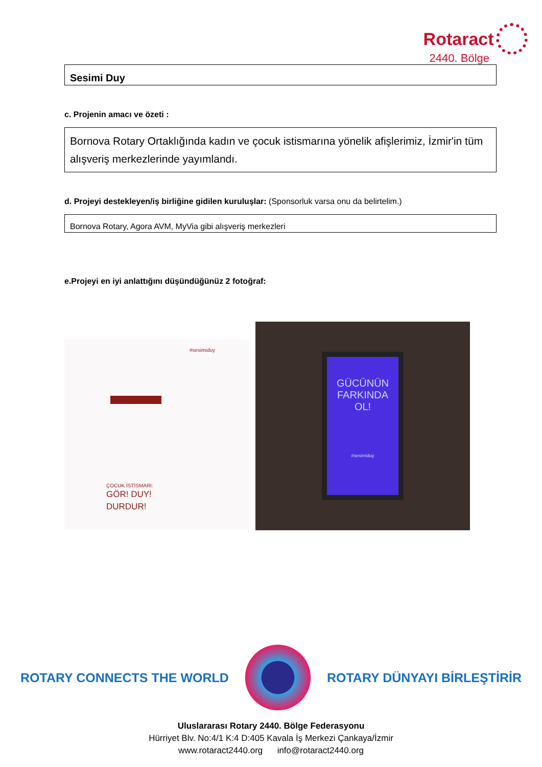Rotaract
2440. Bölge
Sesimi Duy
c. Projenin amacı ve özeti :
Bornova Rotary Ortaklığında kadın ve çocuk istismarına yönelik afişlerimiz, İzmir'in tüm alışveriş merkezlerinde yayımlandı.
d. Projeyi destekleyen/iş birliğine gidilen kuruluşlar: (Sponsorluk varsa onu da belirtelim.)
Bornova Rotary, Agora AVM, MyVia gibi alışveriş merkezleri
e.Projeyi en iyi anlattığını düşündüğünüz 2 fotoğraf:
#sesimiduy
ÇOCUK İSTİSMARI:
GÖR! DUY!
DURDUR!
GÜCÜNÜN
FARKINDA
OL!
#sesimiduy
ROTARY CONNECTS THE WORLD ROTARY DÜNYAYI BİRLEŞTİRİR
Uluslararası Rotary 2440. Bölge Federasyonu
Hürriyet Blv. No:4/1 K:4 D:405 Kavala İş Merkezi Çankaya/İzmir
www.rotaract2440.org info@rotaract2440.org